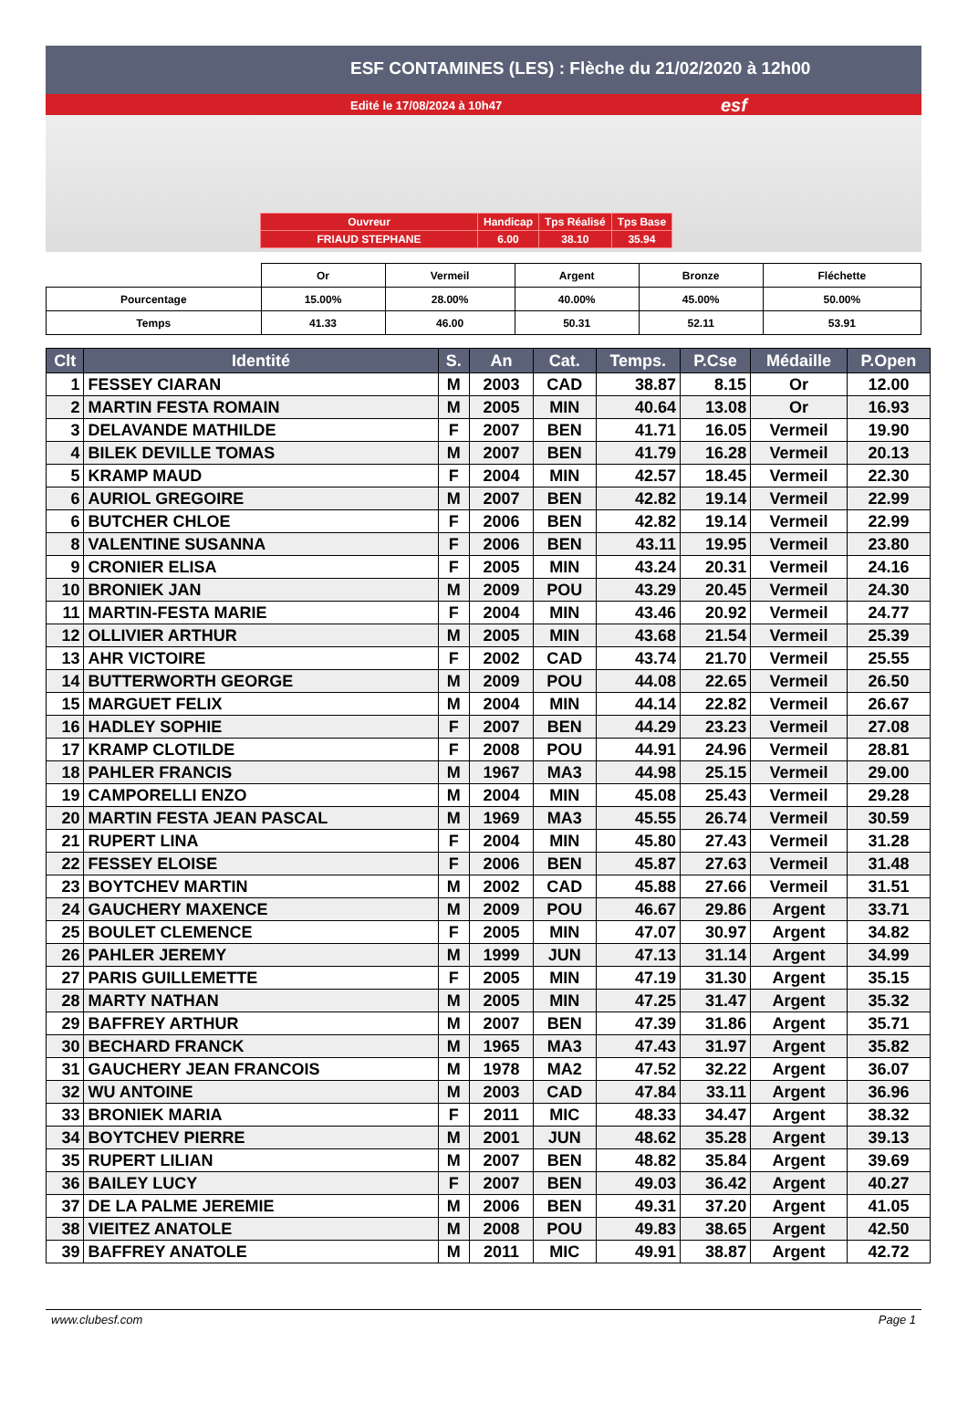ESF CONTAMINES (LES) : Flèche du 21/02/2020 à 12h00
Edité le 17/08/2024 à 10h47 esf
| Ouvreur | Handicap | Tps Réalisé | Tps Base |
| FRIAUD STEPHANE | 6.00 | 38.10 | 35.94 |
| | Or | Vermeil | Argent | Bronze | Fléchette |
| Pourcentage | 15.00% | 28.00% | 40.00% | 45.00% | 50.00% |
| Temps | 41.33 | 46.00 | 50.31 | 52.11 | 53.91 |
| Clt | Identité | S. | An | Cat. | Temps. | P.Cse | Médaille | P.Open |
| --- | --- | --- | --- | --- | --- | --- | --- | --- |
| 1 | FESSEY CIARAN | M | 2003 | CAD | 38.87 | 8.15 | Or | 12.00 |
| 2 | MARTIN FESTA ROMAIN | M | 2005 | MIN | 40.64 | 13.08 | Or | 16.93 |
| 3 | DELAVANDE MATHILDE | F | 2007 | BEN | 41.71 | 16.05 | Vermeil | 19.90 |
| 4 | BILEK DEVILLE TOMAS | M | 2007 | BEN | 41.79 | 16.28 | Vermeil | 20.13 |
| 5 | KRAMP MAUD | F | 2004 | MIN | 42.57 | 18.45 | Vermeil | 22.30 |
| 6 | AURIOL GREGOIRE | M | 2007 | BEN | 42.82 | 19.14 | Vermeil | 22.99 |
| 6 | BUTCHER CHLOE | F | 2006 | BEN | 42.82 | 19.14 | Vermeil | 22.99 |
| 8 | VALENTINE SUSANNA | F | 2006 | BEN | 43.11 | 19.95 | Vermeil | 23.80 |
| 9 | CRONIER ELISA | F | 2005 | MIN | 43.24 | 20.31 | Vermeil | 24.16 |
| 10 | BRONIEK JAN | M | 2009 | POU | 43.29 | 20.45 | Vermeil | 24.30 |
| 11 | MARTIN-FESTA MARIE | F | 2004 | MIN | 43.46 | 20.92 | Vermeil | 24.77 |
| 12 | OLLIVIER ARTHUR | M | 2005 | MIN | 43.68 | 21.54 | Vermeil | 25.39 |
| 13 | AHR VICTOIRE | F | 2002 | CAD | 43.74 | 21.70 | Vermeil | 25.55 |
| 14 | BUTTERWORTH GEORGE | M | 2009 | POU | 44.08 | 22.65 | Vermeil | 26.50 |
| 15 | MARGUET FELIX | M | 2004 | MIN | 44.14 | 22.82 | Vermeil | 26.67 |
| 16 | HADLEY SOPHIE | F | 2007 | BEN | 44.29 | 23.23 | Vermeil | 27.08 |
| 17 | KRAMP CLOTILDE | F | 2008 | POU | 44.91 | 24.96 | Vermeil | 28.81 |
| 18 | PAHLER FRANCIS | M | 1967 | MA3 | 44.98 | 25.15 | Vermeil | 29.00 |
| 19 | CAMPORELLI ENZO | M | 2004 | MIN | 45.08 | 25.43 | Vermeil | 29.28 |
| 20 | MARTIN FESTA JEAN PASCAL | M | 1969 | MA3 | 45.55 | 26.74 | Vermeil | 30.59 |
| 21 | RUPERT LINA | F | 2004 | MIN | 45.80 | 27.43 | Vermeil | 31.28 |
| 22 | FESSEY ELOISE | F | 2006 | BEN | 45.87 | 27.63 | Vermeil | 31.48 |
| 23 | BOYTCHEV MARTIN | M | 2002 | CAD | 45.88 | 27.66 | Vermeil | 31.51 |
| 24 | GAUCHERY MAXENCE | M | 2009 | POU | 46.67 | 29.86 | Argent | 33.71 |
| 25 | BOULET CLEMENCE | F | 2005 | MIN | 47.07 | 30.97 | Argent | 34.82 |
| 26 | PAHLER JEREMY | M | 1999 | JUN | 47.13 | 31.14 | Argent | 34.99 |
| 27 | PARIS GUILLEMETTE | F | 2005 | MIN | 47.19 | 31.30 | Argent | 35.15 |
| 28 | MARTY NATHAN | M | 2005 | MIN | 47.25 | 31.47 | Argent | 35.32 |
| 29 | BAFFREY ARTHUR | M | 2007 | BEN | 47.39 | 31.86 | Argent | 35.71 |
| 30 | BECHARD FRANCK | M | 1965 | MA3 | 47.43 | 31.97 | Argent | 35.82 |
| 31 | GAUCHERY JEAN FRANCOIS | M | 1978 | MA2 | 47.52 | 32.22 | Argent | 36.07 |
| 32 | WU ANTOINE | M | 2003 | CAD | 47.84 | 33.11 | Argent | 36.96 |
| 33 | BRONIEK MARIA | F | 2011 | MIC | 48.33 | 34.47 | Argent | 38.32 |
| 34 | BOYTCHEV PIERRE | M | 2001 | JUN | 48.62 | 35.28 | Argent | 39.13 |
| 35 | RUPERT LILIAN | M | 2007 | BEN | 48.82 | 35.84 | Argent | 39.69 |
| 36 | BAILEY LUCY | F | 2007 | BEN | 49.03 | 36.42 | Argent | 40.27 |
| 37 | DE LA PALME JEREMIE | M | 2006 | BEN | 49.31 | 37.20 | Argent | 41.05 |
| 38 | VIEITEZ ANATOLE | M | 2008 | POU | 49.83 | 38.65 | Argent | 42.50 |
| 39 | BAFFREY ANATOLE | M | 2011 | MIC | 49.91 | 38.87 | Argent | 42.72 |
www.clubesf.com Page 1